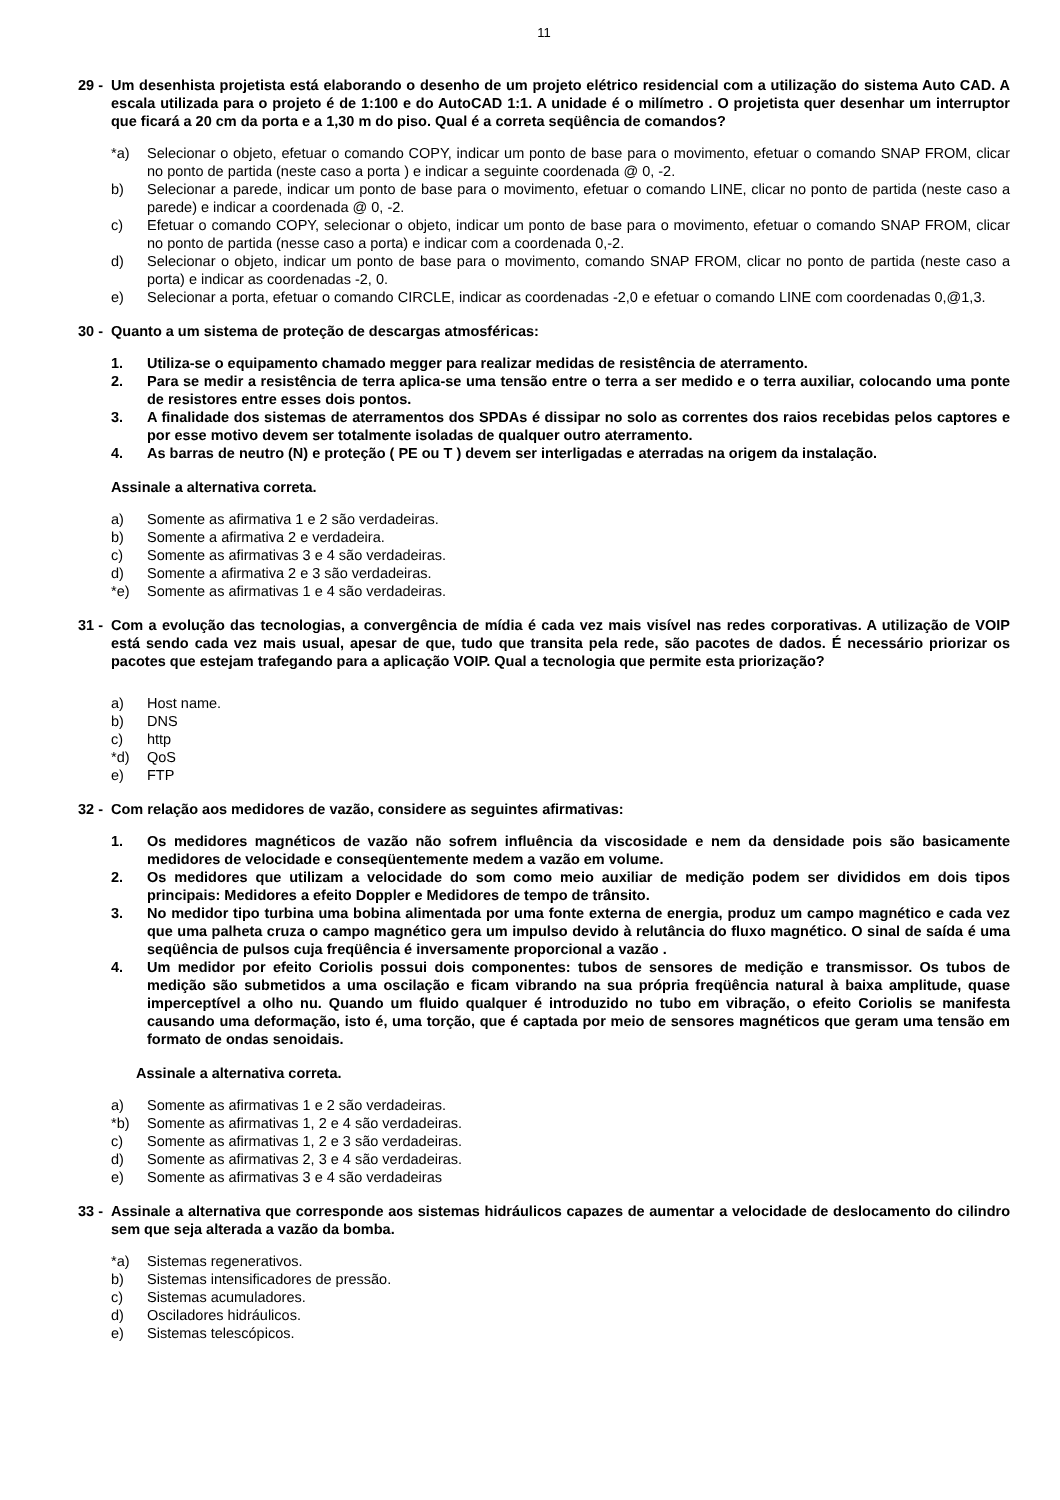11
29 - Um desenhista projetista está elaborando o desenho de um projeto elétrico residencial com a utilização do sistema Auto CAD. A escala utilizada para o projeto é de 1:100 e do AutoCAD 1:1. A unidade é o milímetro . O projetista quer desenhar um interruptor que ficará a 20 cm da porta e a 1,30 m do piso. Qual é a correta seqüência de comandos?
*a) Selecionar o objeto, efetuar o comando COPY, indicar um ponto de base para o movimento, efetuar o comando SNAP FROM, clicar no ponto de partida (neste caso a porta ) e indicar a seguinte coordenada @ 0, -2.
b) Selecionar a parede, indicar um ponto de base para o movimento, efetuar o comando LINE, clicar no ponto de partida (neste caso a parede) e indicar a coordenada @ 0, -2.
c) Efetuar o comando COPY, selecionar o objeto, indicar um ponto de base para o movimento, efetuar o comando SNAP FROM, clicar no ponto de partida (nesse caso a porta) e indicar com a coordenada 0,-2.
d) Selecionar o objeto, indicar um ponto de base para o movimento, comando SNAP FROM, clicar no ponto de partida (neste caso a porta) e indicar as coordenadas -2, 0.
e) Selecionar a porta, efetuar o comando CIRCLE, indicar as coordenadas -2,0 e efetuar o comando LINE com coordenadas 0,@1,3.
30 - Quanto a um sistema de proteção de descargas atmosféricas:
1. Utiliza-se o equipamento chamado megger para realizar medidas de resistência de aterramento.
2. Para se medir a resistência de terra aplica-se uma tensão entre o terra a ser medido e o terra auxiliar, colocando uma ponte de resistores entre esses dois pontos.
3. A finalidade dos sistemas de aterramentos dos SPDAs é dissipar no solo as correntes dos raios recebidas pelos captores e por esse motivo devem ser totalmente isoladas de qualquer outro aterramento.
4. As barras de neutro (N) e proteção ( PE ou T ) devem ser interligadas e aterradas na origem da instalação.
Assinale a alternativa correta.
a) Somente as afirmativa 1 e 2 são verdadeiras.
b) Somente a afirmativa 2 e verdadeira.
c) Somente as afirmativas 3 e 4 são verdadeiras.
d) Somente a afirmativa 2 e 3 são verdadeiras.
*e) Somente as afirmativas 1 e 4 são verdadeiras.
31 - Com a evolução das tecnologias, a convergência de mídia é cada vez mais visível nas redes corporativas. A utilização de VOIP está sendo cada vez mais usual, apesar de que, tudo que transita pela rede, são pacotes de dados. É necessário priorizar os pacotes que estejam trafegando para a aplicação VOIP. Qual a tecnologia que permite esta priorização?
a) Host name.
b) DNS
c) http
*d) QoS
e) FTP
32 - Com relação aos medidores de vazão, considere as seguintes afirmativas:
1. Os medidores magnéticos de vazão não sofrem influência da viscosidade e nem da densidade pois são basicamente medidores de velocidade e conseqüentemente medem a vazão em volume.
2. Os medidores que utilizam a velocidade do som como meio auxiliar de medição podem ser divididos em dois tipos principais: Medidores a efeito Doppler e Medidores de tempo de trânsito.
3. No medidor tipo turbina uma bobina alimentada por uma fonte externa de energia, produz um campo magnético e cada vez que uma palheta cruza o campo magnético gera um impulso devido à relutância do fluxo magnético. O sinal de saída é uma seqüência de pulsos cuja freqüência é inversamente proporcional a vazão .
4. Um medidor por efeito Coriolis possui dois componentes: tubos de sensores de medição e transmissor. Os tubos de medição são submetidos a uma oscilação e ficam vibrando na sua própria freqüência natural à baixa amplitude, quase imperceptível a olho nu. Quando um fluido qualquer é introduzido no tubo em vibração, o efeito Coriolis se manifesta causando uma deformação, isto é, uma torção, que é captada por meio de sensores magnéticos que geram uma tensão em formato de ondas senoidais.
Assinale a alternativa correta.
a) Somente as afirmativas 1 e 2 são verdadeiras.
*b) Somente as afirmativas 1, 2 e 4 são verdadeiras.
c) Somente as afirmativas 1, 2 e 3 são verdadeiras.
d) Somente as afirmativas 2, 3 e 4 são verdadeiras.
e) Somente as afirmativas 3 e 4 são verdadeiras
33 - Assinale a alternativa que corresponde aos sistemas hidráulicos capazes de aumentar a velocidade de deslocamento do cilindro sem que seja alterada a vazão da bomba.
*a) Sistemas regenerativos.
b) Sistemas intensificadores de pressão.
c) Sistemas acumuladores.
d) Osciladores hidráulicos.
e) Sistemas telescópicos.